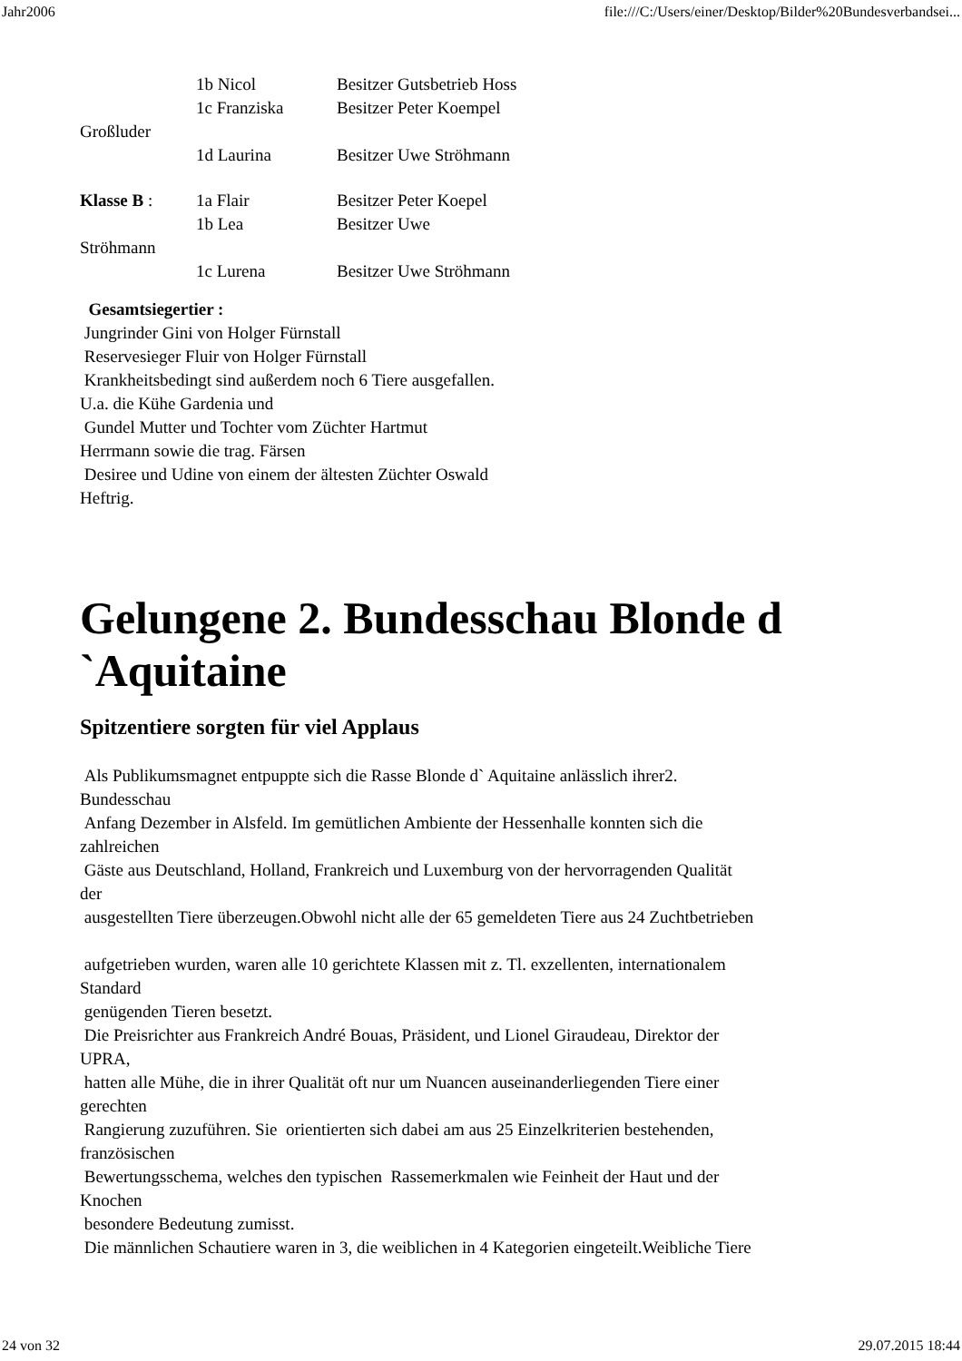Jahr2006 file:///C:/Users/einer/Desktop/Bilder%20Bundesverbandsei...
1b Nicol Besitzer Gutsbetrieb Hoss
1c Franziska Besitzer Peter Koempel
Großluder
1d Laurina Besitzer Uwe Ströhmann
Klasse B : 1a Flair Besitzer Peter Koepel
1b Lea Besitzer Uwe
Ströhmann
1c Lurena Besitzer Uwe Ströhmann
Gesamtsiegertier :
Jungrinder Gini von Holger Fürnstall
Reservesieger Fluir von Holger Fürnstall
Krankheitsbedingt sind außerdem noch 6 Tiere ausgefallen.
U.a. die Kühe Gardenia und
Gundel Mutter und Tochter vom Züchter Hartmut
Herrmann sowie die trag. Färsen
Desiree und Udine von einem der ältesten Züchter Oswald
Heftrig.
Gelungene 2. Bundesschau Blonde d `Aquitaine
Spitzentiere sorgten für viel Applaus
Als Publikumsmagnet entpuppte sich die Rasse Blonde d` Aquitaine anlässlich ihrer2.
Bundesschau
Anfang Dezember in Alsfeld. Im gemütlichen Ambiente der Hessenhalle konnten sich die
zahlreichen
Gäste aus Deutschland, Holland, Frankreich und Luxemburg von der hervorragenden Qualität
der
ausgestellten Tiere überzeugen.Obwohl nicht alle der 65 gemeldeten Tiere aus 24 Zuchtbetrieben
aufgetrieben wurden, waren alle 10 gerichtete Klassen mit z. Tl. exzellenten, internationalem
Standard
genügenden Tieren besetzt.
Die Preisrichter aus Frankreich André Bouas, Präsident, und Lionel Giraudeau, Direktor der
UPRA,
hatten alle Mühe, die in ihrer Qualität oft nur um Nuancen auseinanderliegenden Tiere einer
gerechten
Rangierung zuzuführen. Sie orientierten sich dabei am aus 25 Einzelkriterien bestehenden,
französischen
Bewertungsschema, welches den typischen Rassemerkmalen wie Feinheit der Haut und der
Knochen
besondere Bedeutung zumisst.
Die männlichen Schautiere waren in 3, die weiblichen in 4 Kategorien eingeteilt.Weibliche Tiere
24 von 32 29.07.2015 18:44